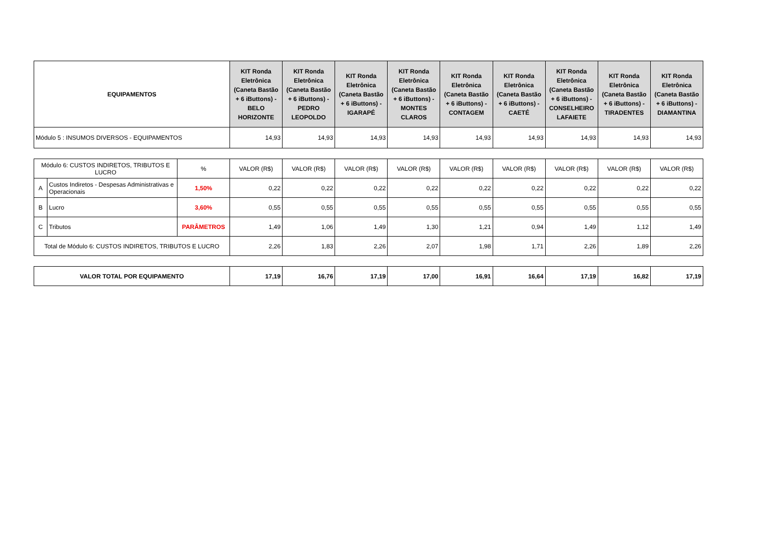| EQUIPAMENTOS | KIT Ronda Eletrônica (Caneta Bastão + 6 iButtons) - BELO HORIZONTE | KIT Ronda Eletrônica (Caneta Bastão + 6 iButtons) - PEDRO LEOPOLDO | KIT Ronda Eletrônica (Caneta Bastão + 6 iButtons) - IGARAPÉ | KIT Ronda Eletrônica (Caneta Bastão + 6 iButtons) - MONTES CLAROS | KIT Ronda Eletrônica (Caneta Bastão + 6 iButtons) - CONTAGEM | KIT Ronda Eletrônica (Caneta Bastão + 6 iButtons) - CAETÉ | KIT Ronda Eletrônica (Caneta Bastão + 6 iButtons) - CONSELHEIRO LAFAIETE | KIT Ronda Eletrônica (Caneta Bastão + 6 iButtons) - TIRADENTES | KIT Ronda Eletrônica (Caneta Bastão + 6 iButtons) - DIAMANTINA |
| --- | --- | --- | --- | --- | --- | --- | --- | --- | --- |
| Módulo 5 : INSUMOS DIVERSOS - EQUIPAMENTOS | 14,93 | 14,93 | 14,93 | 14,93 | 14,93 | 14,93 | 14,93 | 14,93 | 14,93 |
| Módulo 6: CUSTOS INDIRETOS, TRIBUTOS E LUCRO | | % | VALOR (R$) | VALOR (R$) | VALOR (R$) | VALOR (R$) | VALOR (R$) | VALOR (R$) | VALOR (R$) | VALOR (R$) | VALOR (R$) |
| A | Custos Indiretos - Despesas Administrativas e Operacionais | 1,50% | 0,22 | 0,22 | 0,22 | 0,22 | 0,22 | 0,22 | 0,22 | 0,22 | 0,22 |
| B | Lucro | 3,60% | 0,55 | 0,55 | 0,55 | 0,55 | 0,55 | 0,55 | 0,55 | 0,55 | 0,55 |
| C | Tributos | PARÂMETROS | 1,49 | 1,06 | 1,49 | 1,30 | 1,21 | 0,94 | 1,49 | 1,12 | 1,49 |
| Total de Módulo 6: CUSTOS INDIRETOS, TRIBUTOS E LUCRO | | | 2,26 | 1,83 | 2,26 | 2,07 | 1,98 | 1,71 | 2,26 | 1,89 | 2,26 |
| VALOR TOTAL POR EQUIPAMENTO | 17,19 | 16,76 | 17,19 | 17,00 | 16,91 | 16,64 | 17,19 | 16,82 | 17,19 |